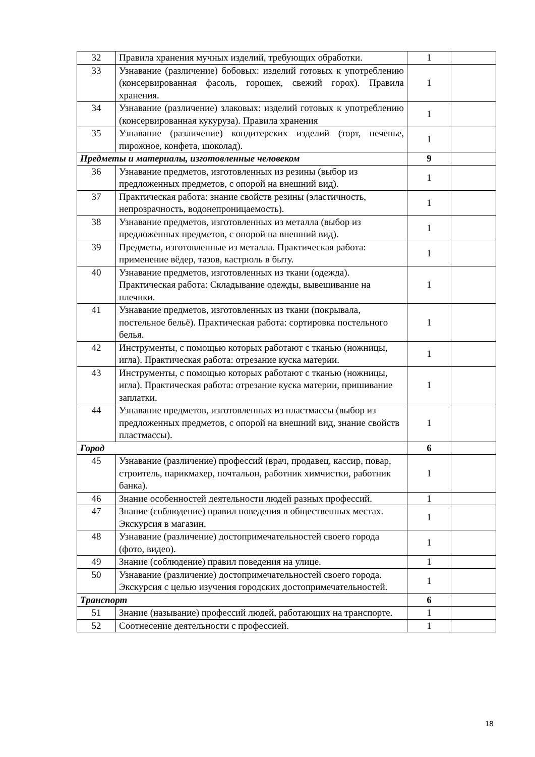| 32 | Правила хранения мучных изделий, требующих обработки. | 1 | |
| 33 | Узнавание (различение) бобовых: изделий готовых к употреблению (консервированная фасоль, горошек, свежий горох). Правила хранения. | 1 | |
| 34 | Узнавание (различение) злаковых: изделий готовых к употреблению (консервированная кукуруза). Правила хранения | 1 | |
| 35 | Узнавание (различение) кондитерских изделий (торт, печенье, пирожное, конфета, шоколад). | 1 | |
| Предметы и материалы, изготовленные человеком | | 9 | |
| 36 | Узнавание предметов, изготовленных из резины (выбор из предложенных предметов, с опорой на внешний вид). | 1 | |
| 37 | Практическая работа: знание свойств резины (эластичность, непрозрачность, водонепроницаемость). | 1 | |
| 38 | Узнавание предметов, изготовленных из металла (выбор из предложенных предметов, с опорой на внешний вид). | 1 | |
| 39 | Предметы, изготовленные из металла. Практическая работа: применение вёдер, тазов, кастрюль в быту. | 1 | |
| 40 | Узнавание предметов, изготовленных из ткани (одежда). Практическая работа: Складывание одежды, вывешивание на плечики. | 1 | |
| 41 | Узнавание предметов, изготовленных из ткани (покрывала, постельное бельё). Практическая работа: сортировка постельного белья. | 1 | |
| 42 | Инструменты, с помощью которых работают с тканью (ножницы, игла). Практическая работа: отрезание куска материи. | 1 | |
| 43 | Инструменты, с помощью которых работают с тканью (ножницы, игла). Практическая работа: отрезание куска материи, пришивание заплатки. | 1 | |
| 44 | Узнавание предметов, изготовленных из пластмассы (выбор из предложенных предметов, с опорой на внешний вид, знание свойств пластмассы). | 1 | |
| Город | | 6 | |
| 45 | Узнавание (различение) профессий (врач, продавец, кассир, повар, строитель, парикмахер, почтальон, работник химчистки, работник банка). | 1 | |
| 46 | Знание особенностей деятельности людей разных профессий. | 1 | |
| 47 | Знание (соблюдение) правил поведения в общественных местах. Экскурсия в магазин. | 1 | |
| 48 | Узнавание (различение) достопримечательностей своего города (фото, видео). | 1 | |
| 49 | Знание (соблюдение) правил поведения на улице. | 1 | |
| 50 | Узнавание (различение) достопримечательностей своего города. Экскурсия с целью изучения городских достопримечательностей. | 1 | |
| Транспорт | | 6 | |
| 51 | Знание (называние) профессий людей, работающих на транспорте. | 1 | |
| 52 | Соотнесение деятельности с профессией. | 1 | |
18